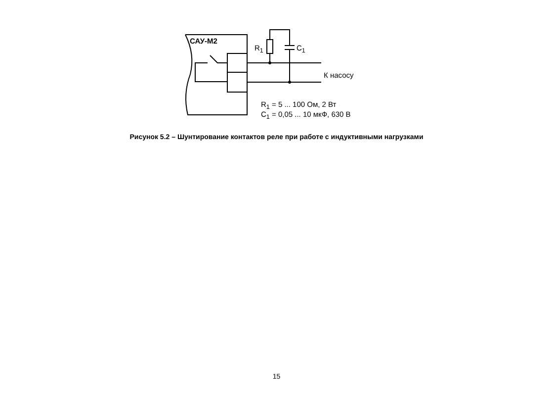САУ-М2
R<sub>1</sub> C<sub>1</sub>
К насосу
R<sub>1</sub> = 5 ... 100 Ом, 2 Вт
C<sub>1</sub> = 0,05 ... 10 мкФ, 630 В
Рисунок 5.2 – Шунтирование контактов реле при работе с индуктивными нагрузками
15